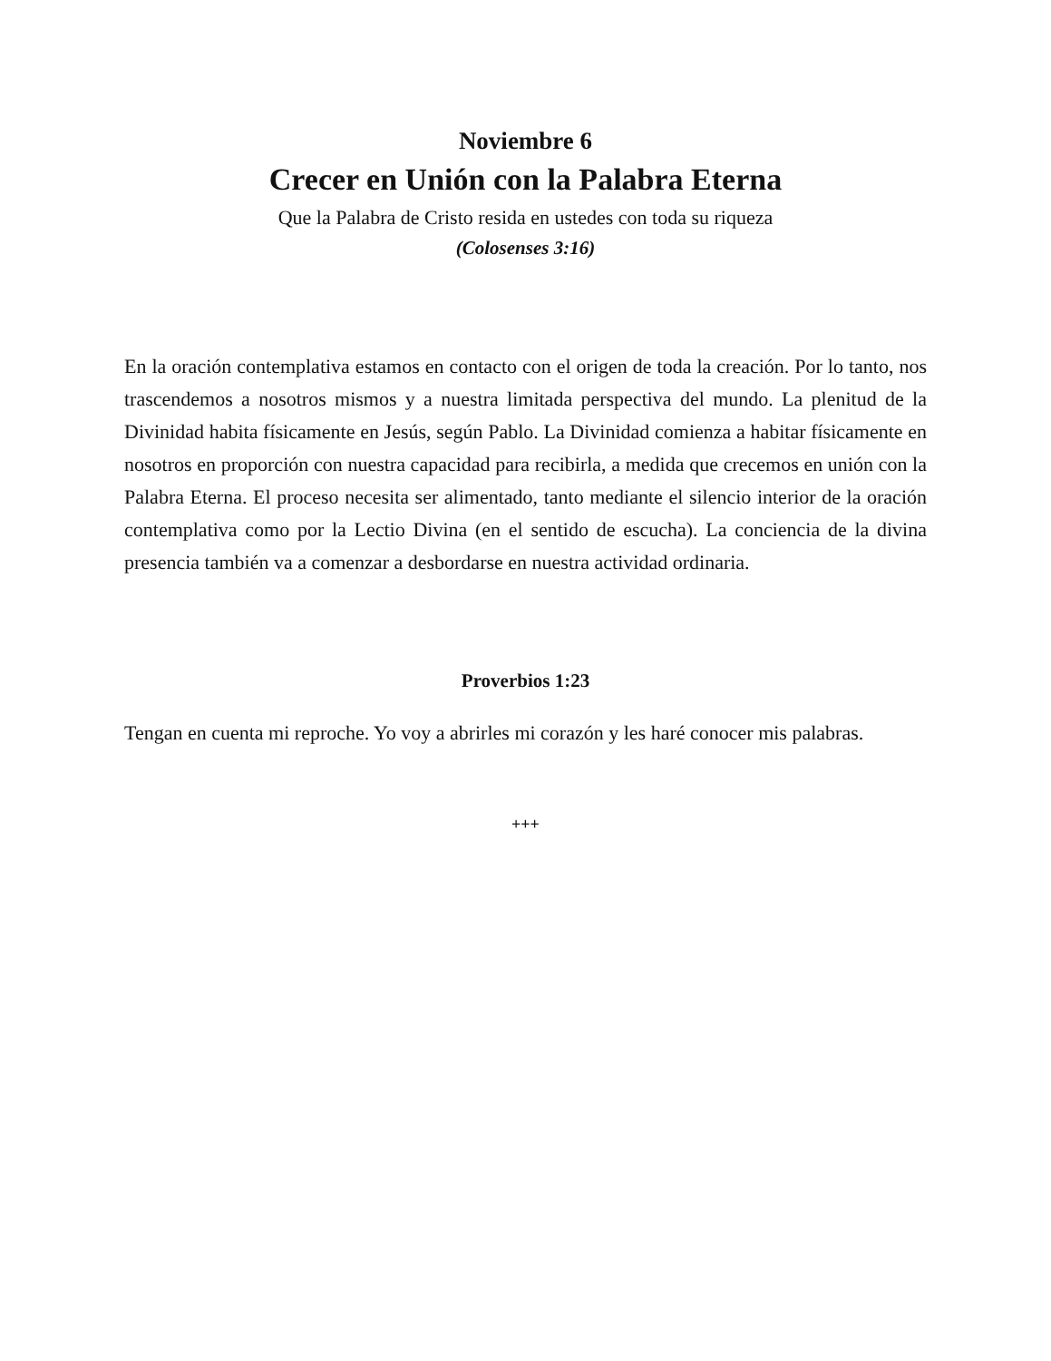Noviembre 6
Crecer en Unión con la Palabra Eterna
Que la Palabra de Cristo resida en ustedes con toda su riqueza
(Colosenses 3:16)
En la oración contemplativa estamos en contacto con el origen de toda la creación. Por lo tanto, nos trascendemos a nosotros mismos y a nuestra limitada perspectiva del mundo. La plenitud de la Divinidad habita físicamente en Jesús, según Pablo. La Divinidad comienza a habitar físicamente en nosotros en proporción con nuestra capacidad para recibirla, a medida que crecemos en unión con la Palabra Eterna. El proceso necesita ser alimentado, tanto mediante el silencio interior de la oración contemplativa como por la Lectio Divina (en el sentido de escucha). La conciencia de la divina presencia también va a comenzar a desbordarse en nuestra actividad ordinaria.
Proverbios 1:23
Tengan en cuenta mi reproche. Yo voy a abrirles mi corazón y les haré conocer mis palabras.
+++